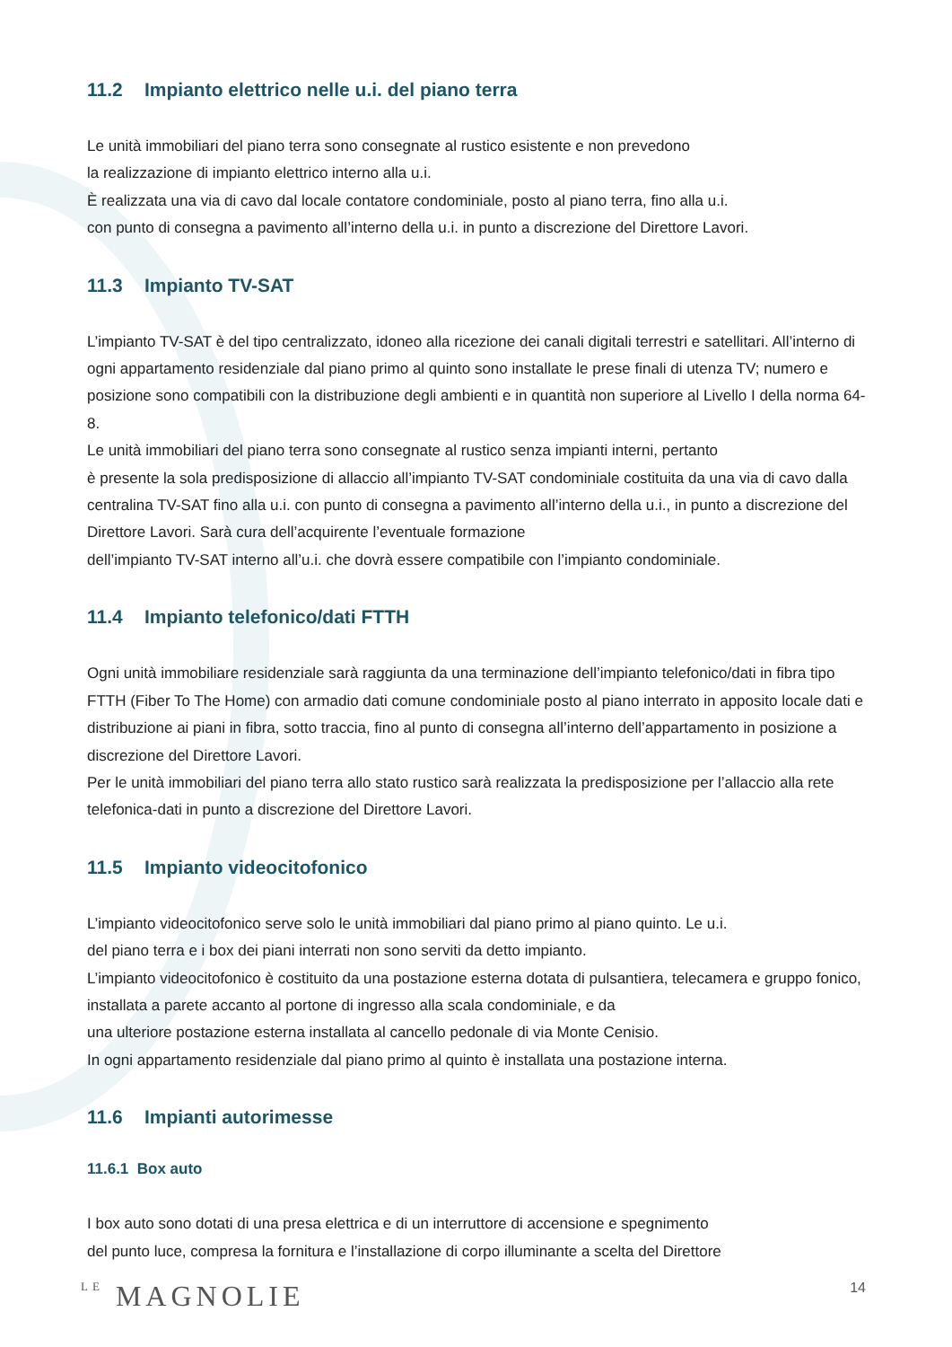11.2 Impianto elettrico nelle u.i. del piano terra
Le unità immobiliari del piano terra sono consegnate al rustico esistente e non prevedono
la realizzazione di impianto elettrico interno alla u.i.
È realizzata una via di cavo dal locale contatore condominiale, posto al piano terra, fino alla u.i.
con punto di consegna a pavimento all’interno della u.i. in punto a discrezione del Direttore Lavori.
11.3 Impianto TV-SAT
L’impianto TV-SAT è del tipo centralizzato, idoneo alla ricezione dei canali digitali terrestri e satellitari. All’interno di ogni appartamento residenziale dal piano primo al quinto sono installate le prese finali di utenza TV; numero e posizione sono compatibili con la distribuzione degli ambienti e in quantità non superiore al Livello I della norma 64-8.
Le unità immobiliari del piano terra sono consegnate al rustico senza impianti interni, pertanto
è presente la sola predisposizione di allaccio all’impianto TV-SAT condominiale costituita da una via di cavo dalla centralina TV-SAT fino alla u.i. con punto di consegna a pavimento all’interno della u.i., in punto a discrezione del Direttore Lavori. Sarà cura dell’acquirente l’eventuale formazione
dell’impianto TV-SAT interno all’u.i. che dovrà essere compatibile con l’impianto condominiale.
11.4 Impianto telefonico/dati FTTH
Ogni unità immobiliare residenziale sarà raggiunta da una terminazione dell’impianto telefonico/dati in fibra tipo FTTH (Fiber To The Home) con armadio dati comune condominiale posto al piano interrato in apposito locale dati e distribuzione ai piani in fibra, sotto traccia, fino al punto di consegna all’interno dell’appartamento in posizione a discrezione del Direttore Lavori.
Per le unità immobiliari del piano terra allo stato rustico sarà realizzata la predisposizione per l’allaccio alla rete telefonica-dati in punto a discrezione del Direttore Lavori.
11.5 Impianto videocitofonico
L’impianto videocitofonico serve solo le unità immobiliari dal piano primo al piano quinto. Le u.i.
del piano terra e i box dei piani interrati non sono serviti da detto impianto.
L’impianto videocitofonico è costituito da una postazione esterna dotata di pulsantiera, telecamera e gruppo fonico, installata a parete accanto al portone di ingresso alla scala condominiale, e da
una ulteriore postazione esterna installata al cancello pedonale di via Monte Cenisio.
In ogni appartamento residenziale dal piano primo al quinto è installata una postazione interna.
11.6 Impianti autorimesse
11.6.1 Box auto
I box auto sono dotati di una presa elettrica e di un interruttore di accensione e spegnimento
del punto luce, compresa la fornitura e l’installazione di corpo illuminante a scelta del Direttore
LE MAGNOLIE
14